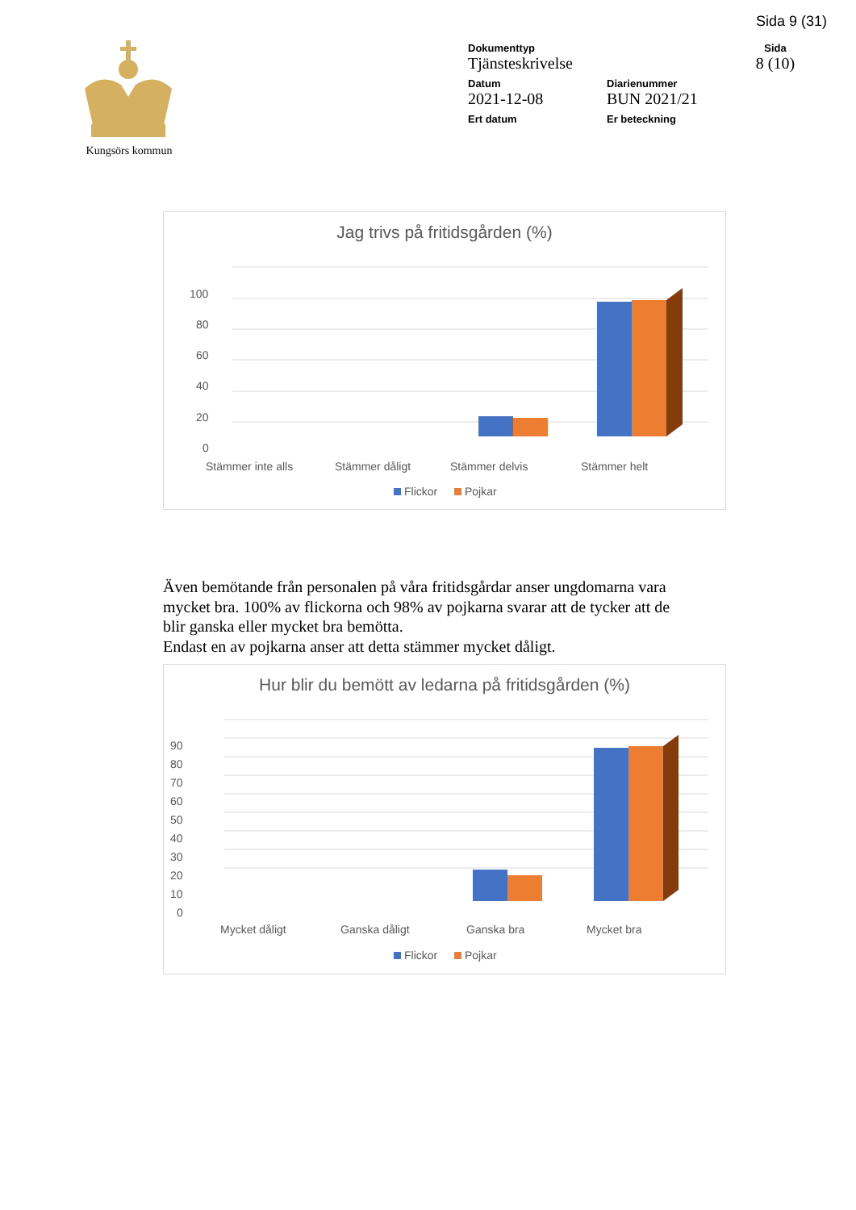Sida 9 (31)
Kungsörs kommun
Dokumenttyp
Tjänsteskrivelse
Sida
8 (10)
Datum
2021-12-08
Diarienummer
BUN 2021/21
Ert datum
Er beteckning
Jag trivs på fritidsgården (%)
100
80
60
40
20
0
Stämmer inte alls
Stämmer dåligt
Stämmer delvis
Stämmer helt
Flickor
Pojkar
Även bemötande från personalen på våra fritidsgårdar anser ungdomarna vara mycket bra. 100% av flickorna och 98% av pojkarna svarar att de tycker att de blir ganska eller mycket bra bemötta.
Endast en av pojkarna anser att detta stämmer mycket dåligt.
Hur blir du bemött av ledarna på fritidsgården (%)
90
80
70
60
50
40
30
20
10
0
Mycket dåligt
Ganska dåligt
Ganska bra
Mycket bra
Flickor
Pojkar